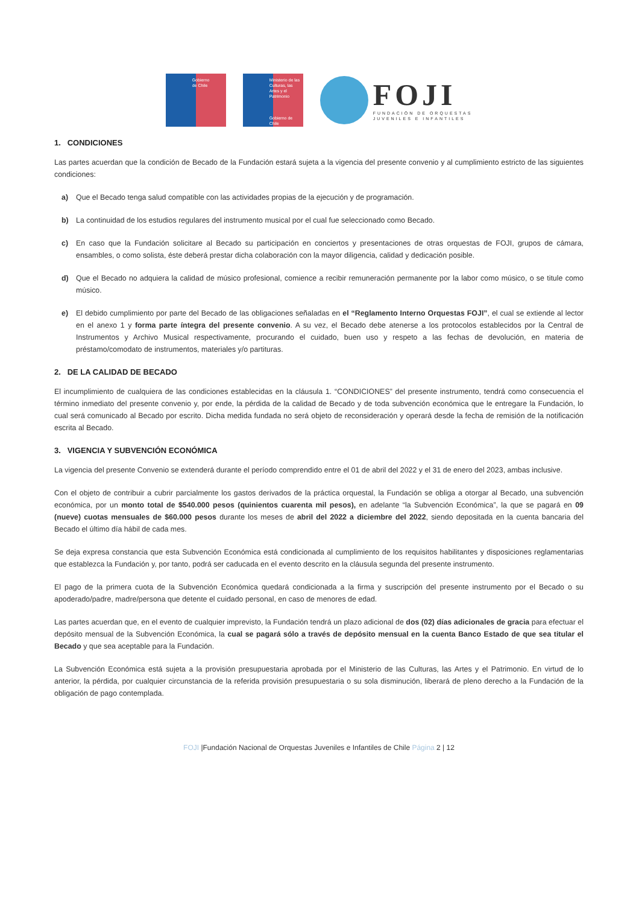Gobierno
de Chile
Ministerio de las Culturas, las Artes y el Patrimonio
Gobierno de Chile
FOJI
FUNDACIÓN DE ORQUESTAS
JUVENILES E INFANTILES
1. CONDICIONES
Las partes acuerdan que la condición de Becado de la Fundación estará sujeta a la vigencia del presente convenio y al cumplimiento estricto de las siguientes condiciones:
a) Que el Becado tenga salud compatible con las actividades propias de la ejecución y de programación.
b) La continuidad de los estudios regulares del instrumento musical por el cual fue seleccionado como Becado.
c) En caso que la Fundación solicitare al Becado su participación en conciertos y presentaciones de otras orquestas de FOJI, grupos de cámara, ensambles, o como solista, éste deberá prestar dicha colaboración con la mayor diligencia, calidad y dedicación posible.
d) Que el Becado no adquiera la calidad de músico profesional, comience a recibir remuneración permanente por la labor como músico, o se titule como músico.
e) El debido cumplimiento por parte del Becado de las obligaciones señaladas en el “Reglamento Interno Orquestas FOJI”, el cual se extiende al lector en el anexo 1 y forma parte íntegra del presente convenio. A su vez, el Becado debe atenerse a los protocolos establecidos por la Central de Instrumentos y Archivo Musical respectivamente, procurando el cuidado, buen uso y respeto a las fechas de devolución, en materia de préstamo/comodato de instrumentos, materiales y/o partituras.
2. DE LA CALIDAD DE BECADO
El incumplimiento de cualquiera de las condiciones establecidas en la cláusula 1. “CONDICIONES” del presente instrumento, tendrá como consecuencia el término inmediato del presente convenio y, por ende, la pérdida de la calidad de Becado y de toda subvención económica que le entregare la Fundación, lo cual será comunicado al Becado por escrito. Dicha medida fundada no será objeto de reconsideración y operará desde la fecha de remisión de la notificación escrita al Becado.
3. VIGENCIA Y SUBVENCIÓN ECONÓMICA
La vigencia del presente Convenio se extenderá durante el período comprendido entre el 01 de abril del 2022 y el 31 de enero del 2023, ambas inclusive.
Con el objeto de contribuir a cubrir parcialmente los gastos derivados de la práctica orquestal, la Fundación se obliga a otorgar al Becado, una subvención económica, por un monto total de $540.000 pesos (quinientos cuarenta mil pesos), en adelante “la Subvención Económica”, la que se pagará en 09 (nueve) cuotas mensuales de $60.000 pesos durante los meses de abril del 2022 a diciembre del 2022, siendo depositada en la cuenta bancaria del Becado el último día hábil de cada mes.
Se deja expresa constancia que esta Subvención Económica está condicionada al cumplimiento de los requisitos habilitantes y disposiciones reglamentarias que establezca la Fundación y, por tanto, podrá ser caducada en el evento descrito en la cláusula segunda del presente instrumento.
El pago de la primera cuota de la Subvención Económica quedará condicionada a la firma y suscripción del presente instrumento por el Becado o su apoderado/padre, madre/persona que detente el cuidado personal, en caso de menores de edad.
Las partes acuerdan que, en el evento de cualquier imprevisto, la Fundación tendrá un plazo adicional de dos (02) días adicionales de gracia para efectuar el depósito mensual de la Subvención Económica, la cual se pagará sólo a través de depósito mensual en la cuenta Banco Estado de que sea titular el Becado y que sea aceptable para la Fundación.
La Subvención Económica está sujeta a la provisión presupuestaria aprobada por el Ministerio de las Culturas, las Artes y el Patrimonio. En virtud de lo anterior, la pérdida, por cualquier circunstancia de la referida provisión presupuestaria o su sola disminución, liberará de pleno derecho a la Fundación de la obligación de pago contemplada.
FOJI |Fundación Nacional de Orquestas Juveniles e Infantiles de Chile Página 2 | 12